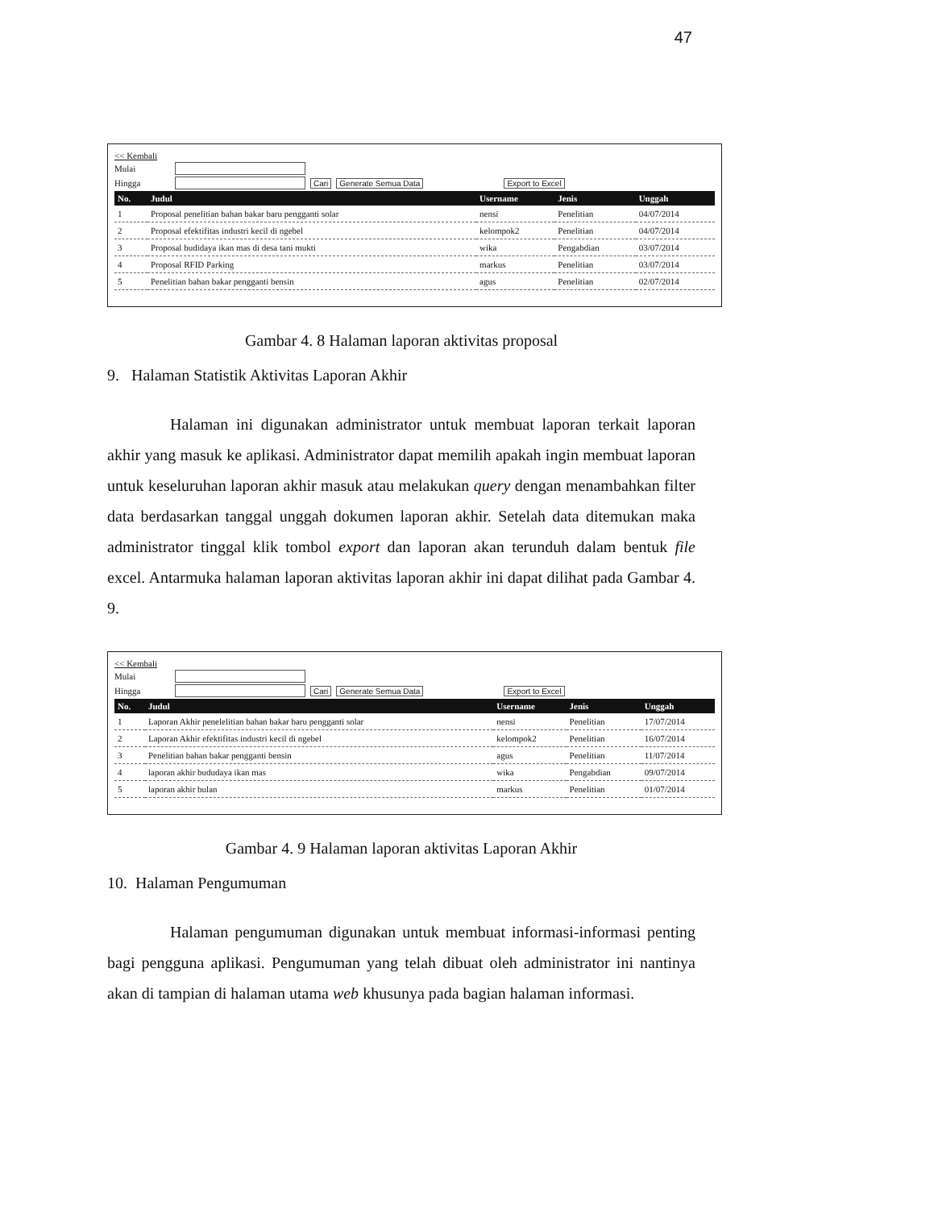47
<< Kembali
Mulai
Hingga Cari Generate Semua Data Export to Excel
| No. | Judul | Username | Jenis | Unggah |
| --- | --- | --- | --- | --- |
| 1 | Proposal penelitian bahan bakar baru pengganti solar | nensi | Penelitian | 04/07/2014 |
| 2 | Proposal efektifitas industri kecil di ngebel | kelompok2 | Penelitian | 04/07/2014 |
| 3 | Proposal budidaya ikan mas di desa tani mukti | wika | Pengabdian | 03/07/2014 |
| 4 | Proposal RFID Parking | markus | Penelitian | 03/07/2014 |
| 5 | Penelitian bahan bakar pengganti bensin | agus | Penelitian | 02/07/2014 |
Gambar 4. 8 Halaman laporan aktivitas proposal
9. Halaman Statistik Aktivitas Laporan Akhir
Halaman ini digunakan administrator untuk membuat laporan terkait laporan akhir yang masuk ke aplikasi. Administrator dapat memilih apakah ingin membuat laporan untuk keseluruhan laporan akhir masuk atau melakukan query dengan menambahkan filter data berdasarkan tanggal unggah dokumen laporan akhir. Setelah data ditemukan maka administrator tinggal klik tombol export dan laporan akan terunduh dalam bentuk file excel. Antarmuka halaman laporan aktivitas laporan akhir ini dapat dilihat pada Gambar 4. 9.
<< Kembali
Mulai
Hingga Cari Generate Semua Data Export to Excel
| No. | Judul | Username | Jenis | Unggah |
| --- | --- | --- | --- | --- |
| 1 | Laporan Akhir penelelitian bahan bakar baru pengganti solar | nensi | Penelitian | 17/07/2014 |
| 2 | Laporan Akhir efektifitas industri kecil di ngebel | kelompok2 | Penelitian | 16/07/2014 |
| 3 | Penelitian bahan bakar pengganti bensin | agus | Penelitian | 11/07/2014 |
| 4 | laporan akhir bududaya ikan mas | wika | Pengabdian | 09/07/2014 |
| 5 | laporan akhir bulan | markus | Penelitian | 01/07/2014 |
Gambar 4. 9 Halaman laporan aktivitas Laporan Akhir
10. Halaman Pengumuman
Halaman pengumuman digunakan untuk membuat informasi-informasi penting bagi pengguna aplikasi. Pengumuman yang telah dibuat oleh administrator ini nantinya akan di tampian di halaman utama web khusunya pada bagian halaman informasi.